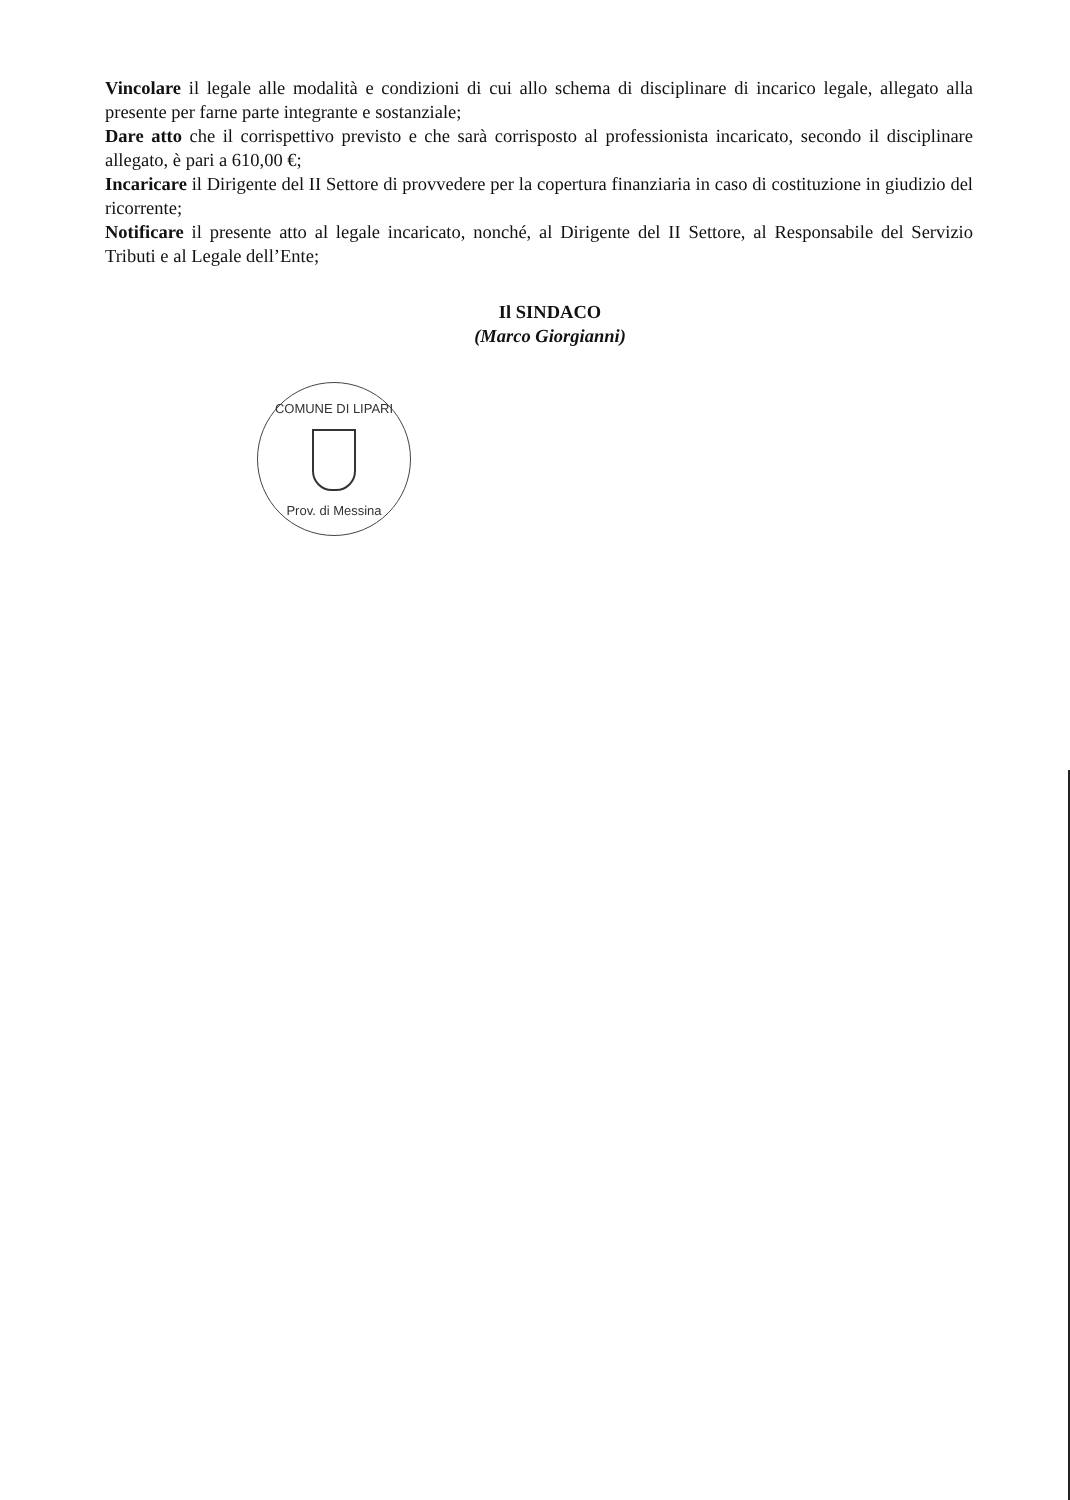Vincolare il legale alle modalità e condizioni di cui allo schema di disciplinare di incarico legale, allegato alla presente per farne parte integrante e sostanziale;
Dare atto che il corrispettivo previsto e che sarà corrisposto al professionista incaricato, secondo il disciplinare allegato, è pari a 610,00 €;
Incaricare il Dirigente del II Settore di provvedere per la copertura finanziaria in caso di costituzione in giudizio del ricorrente;
Notificare il presente atto al legale incaricato, nonché, al Dirigente del II Settore, al Responsabile del Servizio Tributi e al Legale dell’Ente;
Il SINDACO
(Marco Giorgianni)
COMUNE DI LIPARI
Prov. di Messina